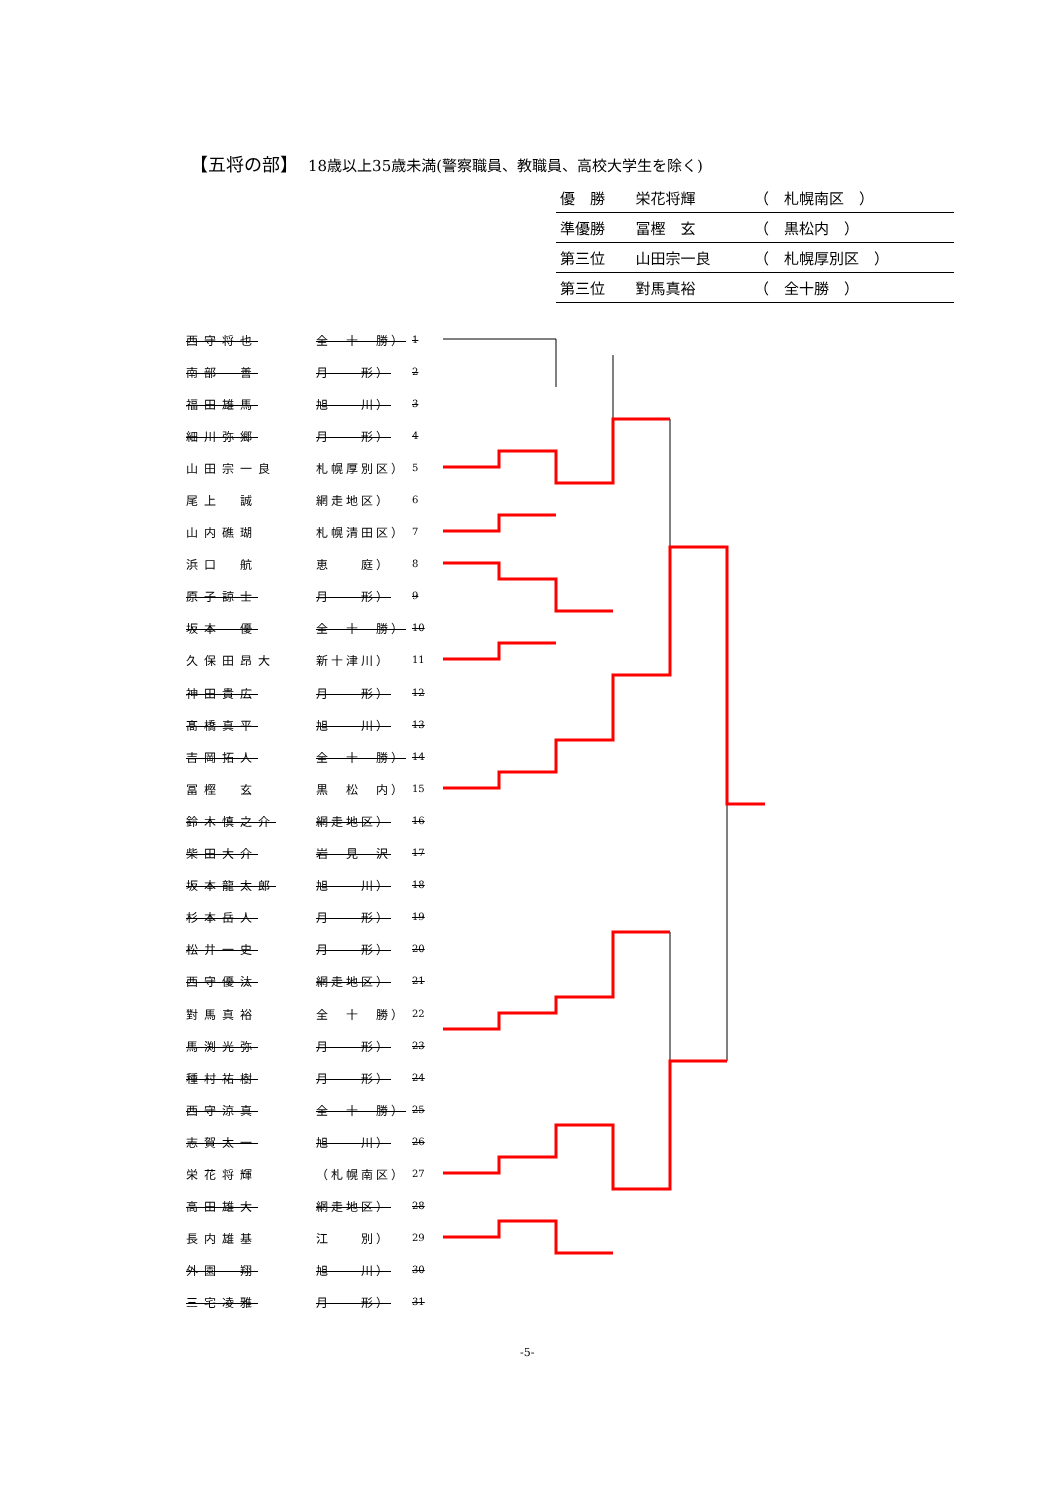【五将の部】 18歳以上35歳未満(警察職員、教職員、高校大学生を除く)
| 優 勝 | 栄花将輝 | （ 札幌南区 ） |
| 準優勝 | 冨樫 玄 | （ 黒松内 ） |
| 第三位 | 山田宗一良 | （ 札幌厚別区 ） |
| 第三位 | 對馬真裕 | （ 全十勝 ） |
| 西守将也 | 全 十 勝） | 1 |
| 南部 善 | 月 形） | 2 |
| 福田雄馬 | 旭 川） | 3 |
| 細川弥郷 | 月 形） | 4 |
| 山田宗一良 | 札幌厚別区） | 5 |
| 尾上 誠 | 網走地区） | 6 |
| 山内礁瑚 | 札幌清田区） | 7 |
| 浜口 航 | 恵 庭） | 8 |
| 原子諒士 | 月 形） | 9 |
| 坂本 優 | 全 十 勝） | 10 |
| 久保田昂大 | 新十津川） | 11 |
| 神田貴広 | 月 形） | 12 |
| 髙橋真平 | 旭 川） | 13 |
| 吉岡拓人 | 全 十 勝） | 14 |
| 冨樫 玄 | 黒 松 内） | 15 |
| 鈴木慎之介 | 網走地区） | 16 |
| 柴田大介 | 岩 見 沢 | 17 |
| 坂本龍太郎 | 旭 川） | 18 |
| 杉本岳人 | 月 形） | 19 |
| 松井一史 | 月 形） | 20 |
| 西守優汰 | 網走地区） | 21 |
| 對馬真裕 | 全 十 勝） | 22 |
| 馬渕光弥 | 月 形） | 23 |
| 種村祐樹 | 月 形） | 24 |
| 西守涼真 | 全 十 勝） | 25 |
| 志賀太一 | 旭 川） | 26 |
| 栄花将輝 | （札幌南区） | 27 |
| 高田雄大 | 網走地区） | 28 |
| 長内雄基 | 江 別） | 29 |
| 外園 翔 | 旭 川） | 30 |
| 三宅凌雅 | 月 形） | 31 |
-5-